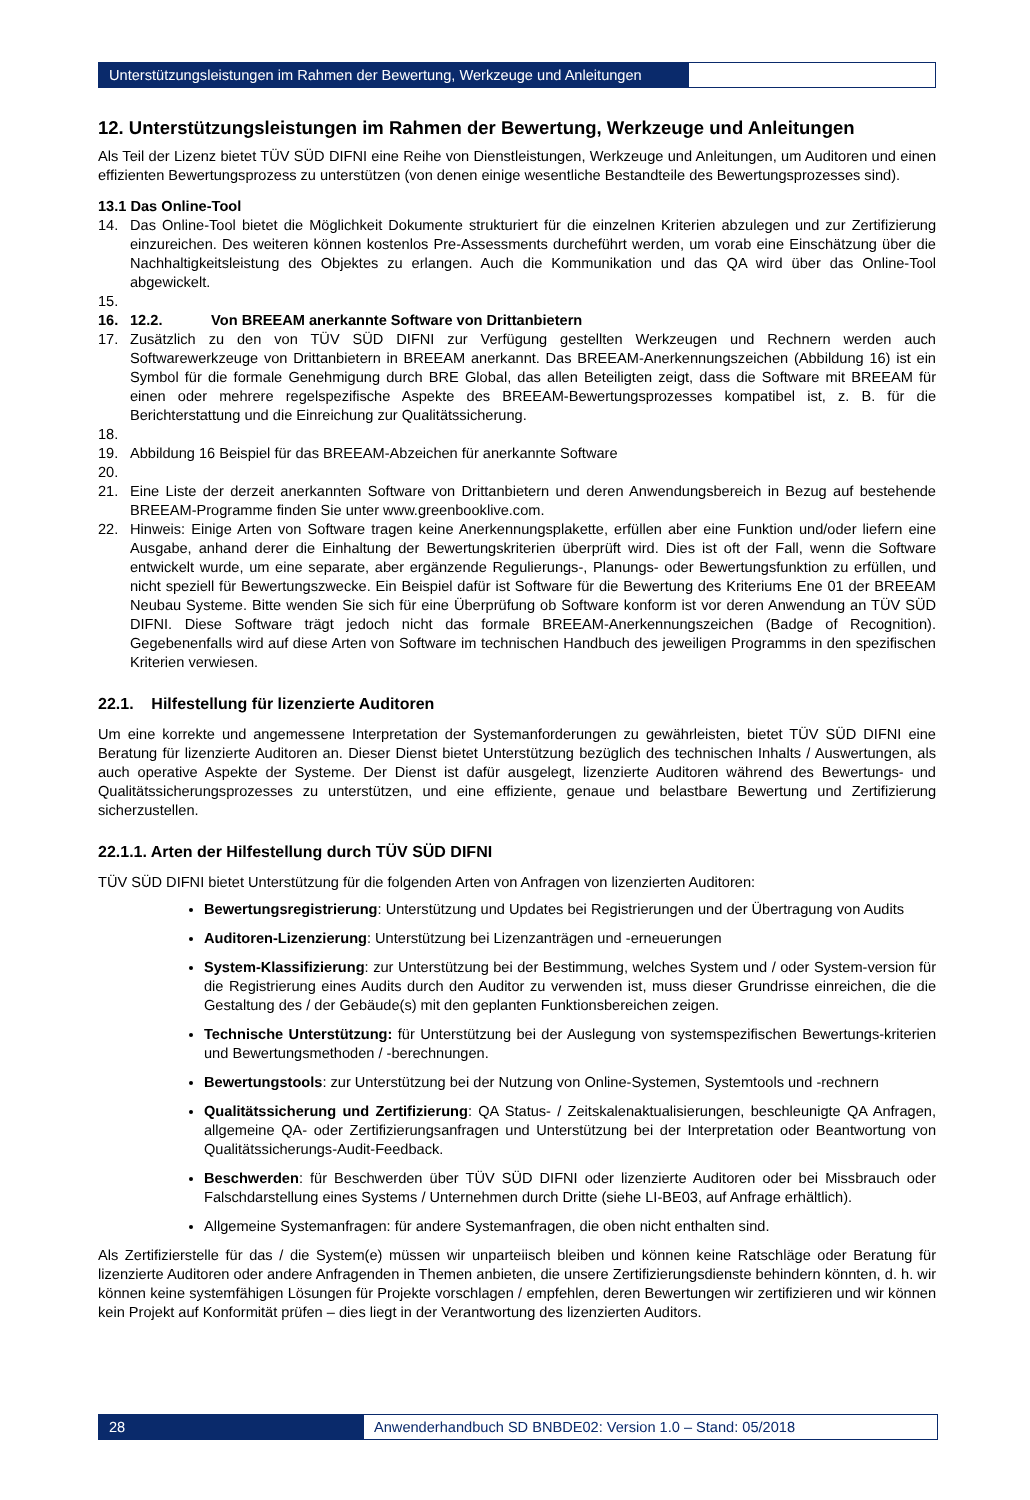Unterstützungsleistungen im Rahmen der Bewertung, Werkzeuge und Anleitungen
12. Unterstützungsleistungen im Rahmen der Bewertung, Werkzeuge und Anleitungen
Als Teil der Lizenz bietet TÜV SÜD DIFNI eine Reihe von Dienstleistungen, Werkzeuge und Anleitungen, um Auditoren und einen effizienten Bewertungsprozess zu unterstützen (von denen einige wesentliche Bestandteile des Bewertungsprozesses sind).
13. 1 Das Online-Tool
14. Das Online-Tool bietet die Möglichkeit Dokumente strukturiert für die einzelnen Kriterien abzulegen und zur Zertifizierung einzureichen. Des weiteren können kostenlos Pre-Assessments durcheführt werden, um vorab eine Einschätzung über die Nachhaltigkeitsleistung des Objektes zu erlangen. Auch die Kommunikation und das QA wird über das Online-Tool abgewickelt.
15.
16. 12.2. Von BREEAM anerkannte Software von Drittanbietern
17. Zusätzlich zu den von TÜV SÜD DIFNI zur Verfügung gestellten Werkzeugen und Rechnern werden auch Softwarewerkzeuge von Drittanbietern in BREEAM anerkannt. Das BREEAM-Anerkennungszeichen (Abbildung 16) ist ein Symbol für die formale Genehmigung durch BRE Global, das allen Beteiligten zeigt, dass die Software mit BREEAM für einen oder mehrere regelspezifische Aspekte des BREEAM-Bewertungsprozesses kompatibel ist, z. B. für die Berichterstattung und die Einreichung zur Qualitätssicherung.
18.
19. Abbildung 16 Beispiel für das BREEAM-Abzeichen für anerkannte Software
20.
21. Eine Liste der derzeit anerkannten Software von Drittanbietern und deren Anwendungsbereich in Bezug auf bestehende BREEAM-Programme finden Sie unter www.greenbooklive.com.
22. Hinweis: Einige Arten von Software tragen keine Anerkennungsplakette, erfüllen aber eine Funktion und/oder liefern eine Ausgabe, anhand derer die Einhaltung der Bewertungskriterien überprüft wird. Dies ist oft der Fall, wenn die Software entwickelt wurde, um eine separate, aber ergänzende Regulierungs-, Planungs- oder Bewertungsfunktion zu erfüllen, und nicht speziell für Bewertungszwecke. Ein Beispiel dafür ist Software für die Bewertung des Kriteriums Ene 01 der BREEAM Neubau Systeme. Bitte wenden Sie sich für eine Überprüfung ob Software konform ist vor deren Anwendung an TÜV SÜD DIFNI. Diese Software trägt jedoch nicht das formale BREEAM-Anerkennungszeichen (Badge of Recognition). Gegebenenfalls wird auf diese Arten von Software im technischen Handbuch des jeweiligen Programms in den spezifischen Kriterien verwiesen.
22.1. Hilfestellung für lizenzierte Auditoren
Um eine korrekte und angemessene Interpretation der Systemanforderungen zu gewährleisten, bietet TÜV SÜD DIFNI eine Beratung für lizenzierte Auditoren an. Dieser Dienst bietet Unterstützung bezüglich des technischen Inhalts / Auswertungen, als auch operative Aspekte der Systeme. Der Dienst ist dafür ausgelegt, lizenzierte Auditoren während des Bewertungs- und Qualitätssicherungsprozesses zu unterstützen, und eine effiziente, genaue und belastbare Bewertung und Zertifizierung sicherzustellen.
22.1.1. Arten der Hilfestellung durch TÜV SÜD DIFNI
TÜV SÜD DIFNI bietet Unterstützung für die folgenden Arten von Anfragen von lizenzierten Auditoren:
Bewertungsregistrierung: Unterstützung und Updates bei Registrierungen und der Übertragung von Audits
Auditoren-Lizenzierung: Unterstützung bei Lizenzanträgen und -erneuerungen
System-Klassifizierung: zur Unterstützung bei der Bestimmung, welches System und / oder System-version für die Registrierung eines Audits durch den Auditor zu verwenden ist, muss dieser Grundrisse einreichen, die die Gestaltung des / der Gebäude(s) mit den geplanten Funktionsbereichen zeigen.
Technische Unterstützung: für Unterstützung bei der Auslegung von systemspezifischen Bewertungs-kriterien und Bewertungsmethoden / -berechnungen.
Bewertungstools: zur Unterstützung bei der Nutzung von Online-Systemen, Systemtools und -rechnern
Qualitätssicherung und Zertifizierung: QA Status- / Zeitskalenaktualisierungen, beschleunigte QA Anfragen, allgemeine QA- oder Zertifizierungsanfragen und Unterstützung bei der Interpretation oder Beantwortung von Qualitätssicherungs-Audit-Feedback.
Beschwerden: für Beschwerden über TÜV SÜD DIFNI oder lizenzierte Auditoren oder bei Missbrauch oder Falschdarstellung eines Systems / Unternehmen durch Dritte (siehe LI-BE03, auf Anfrage erhältlich).
Allgemeine Systemanfragen: für andere Systemanfragen, die oben nicht enthalten sind.
Als Zertifizierstelle für das / die System(e) müssen wir unparteiisch bleiben und können keine Ratschläge oder Beratung für lizenzierte Auditoren oder andere Anfragenden in Themen anbieten, die unsere Zertifizierungsdienste behindern könnten, d. h. wir können keine systemfähigen Lösungen für Projekte vorschlagen / empfehlen, deren Bewertungen wir zertifizieren und wir können kein Projekt auf Konformität prüfen – dies liegt in der Verantwortung des lizenzierten Auditors.
28 Anwenderhandbuch SD BNBDE02: Version 1.0 – Stand: 05/2018